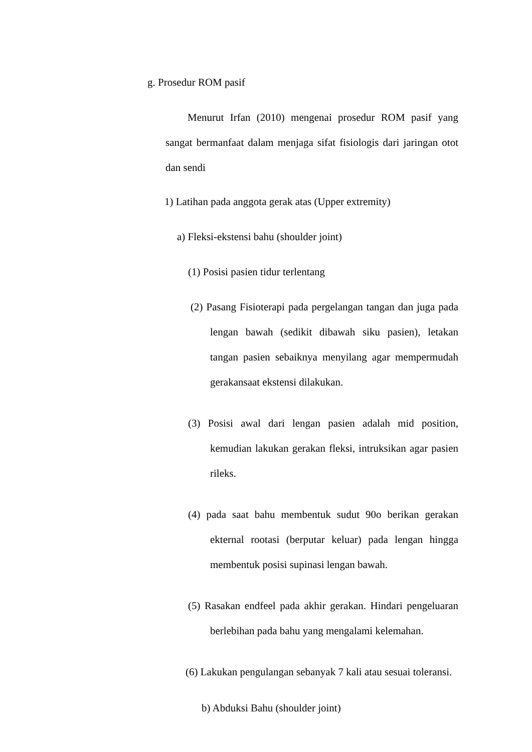g. Prosedur ROM pasif
Menurut Irfan (2010) mengenai prosedur ROM pasif yang sangat bermanfaat dalam menjaga sifat fisiologis dari jaringan otot dan sendi
1) Latihan pada anggota gerak atas (Upper extremity)
a) Fleksi-ekstensi bahu (shoulder joint)
(1) Posisi pasien tidur terlentang
(2) Pasang Fisioterapi pada pergelangan tangan dan juga pada lengan bawah (sedikit dibawah siku pasien), letakan tangan pasien sebaiknya menyilang agar mempermudah gerakansaat ekstensi dilakukan.
(3) Posisi awal dari lengan pasien adalah mid position, kemudian lakukan gerakan fleksi, intruksikan agar pasien rileks.
(4) pada saat bahu membentuk sudut 90o berikan gerakan ekternal rootasi (berputar keluar) pada lengan hingga membentuk posisi supinasi lengan bawah.
(5) Rasakan endfeel pada akhir gerakan. Hindari pengeluaran berlebihan pada bahu yang mengalami kelemahan.
(6) Lakukan pengulangan sebanyak 7 kali atau sesuai toleransi.
b) Abduksi Bahu (shoulder joint)